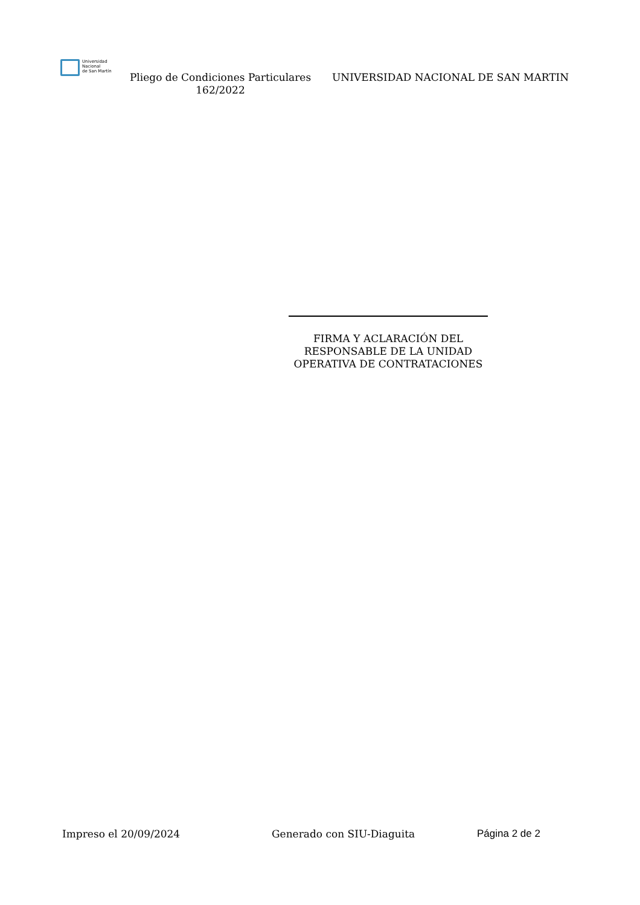Universidad
Nacional
de San Martín
Pliego de Condiciones Particulares 162/2022
UNIVERSIDAD NACIONAL DE SAN MARTIN
FIRMA Y ACLARACIÓN DEL
RESPONSABLE DE LA UNIDAD
OPERATIVA DE CONTRATACIONES
Impreso el 20/09/2024 Generado con SIU-Diaguita Página 2 de 2